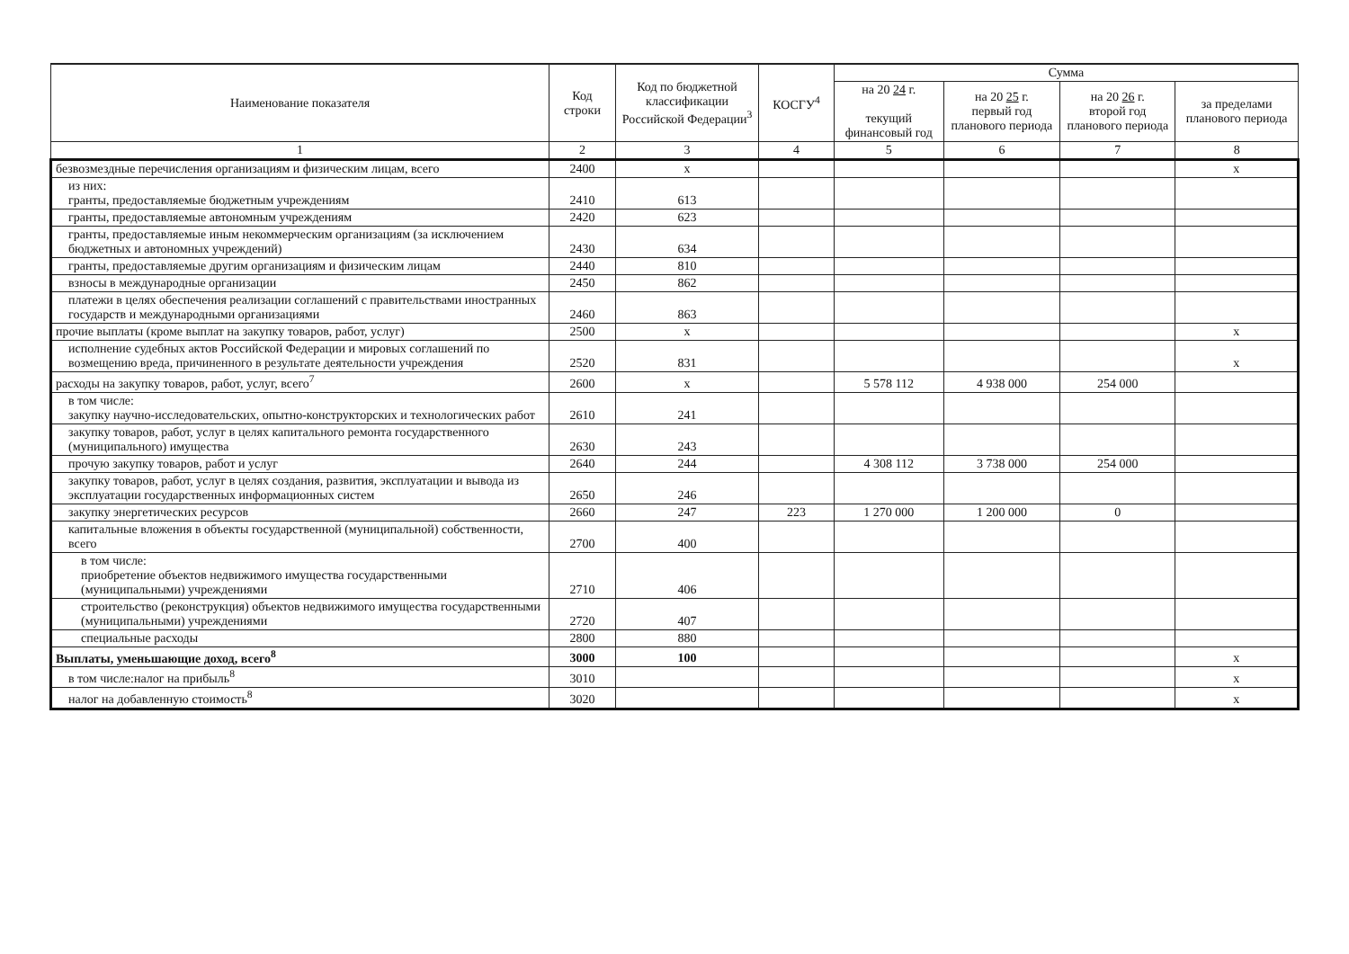| Наименование показателя | Код строки | Код по бюджетной классификации Российской Федерации<sup>3</sup> | КОСГУ<sup>4</sup> | Сумма | | | |
| --- | --- | --- | --- | --- | --- | --- | --- |
| | | | | на 20 24 г. текущий финансовый год | на 20 25 г. первый год планового периода | на 20 26 г. второй год планового периода | за пределами планового периода |
| 1 | 2 | 3 | 4 | 5 | 6 | 7 | 8 |
| безвозмездные перечисления организациям и физическим лицам, всего | 2400 | x | | | | | x |
| из них: гранты, предоставляемые бюджетным учреждениям | 2410 | 613 | | | | | |
| гранты, предоставляемые автономным учреждениям | 2420 | 623 | | | | | |
| гранты, предоставляемые иным некоммерческим организациям (за исключением бюджетных и автономных учреждений) | 2430 | 634 | | | | | |
| гранты, предоставляемые другим организациям и физическим лицам | 2440 | 810 | | | | | |
| взносы в международные организации | 2450 | 862 | | | | | |
| платежи в целях обеспечения реализации соглашений с правительствами иностранных государств и международными организациями | 2460 | 863 | | | | | |
| прочие выплаты (кроме выплат на закупку товаров, работ, услуг) | 2500 | x | | | | | x |
| исполнение судебных актов Российской Федерации и мировых соглашений по возмещению вреда, причиненного в результате деятельности учреждения | 2520 | 831 | | | | | x |
| расходы на закупку товаров, работ, услуг, всего<sup>7</sup> | 2600 | x | | 5 578 112 | 4 938 000 | 254 000 | |
| в том числе: закупку научно-исследовательских, опытно-конструкторских и технологических работ | 2610 | 241 | | | | | |
| закупку товаров, работ, услуг в целях капитального ремонта государственного (муниципального) имущества | 2630 | 243 | | | | | |
| прочую закупку товаров, работ и услуг | 2640 | 244 | | 4 308 112 | 3 738 000 | 254 000 | |
| закупку товаров, работ, услуг в целях создания, развития, эксплуатации и вывода из эксплуатации государственных информационных систем | 2650 | 246 | | | | | |
| закупку энергетических ресурсов | 2660 | 247 | 223 | 1 270 000 | 1 200 000 | 0 | |
| капитальные вложения в объекты государственной (муниципальной) собственности, всего | 2700 | 400 | | | | | |
| в том числе: приобретение объектов недвижимого имущества государственными (муниципальными) учреждениями | 2710 | 406 | | | | | |
| строительство (реконструкция) объектов недвижимого имущества государственными (муниципальными) учреждениями | 2720 | 407 | | | | | |
| специальные расходы | 2800 | 880 | | | | | |
| Выплаты, уменьшающие доход, всего<sup>8</sup> | 3000 | 100 | | | | | x |
| в том числе:налог на прибыль<sup>8</sup> | 3010 | | | | | | x |
| налог на добавленную стоимость<sup>8</sup> | 3020 | | | | | | x |